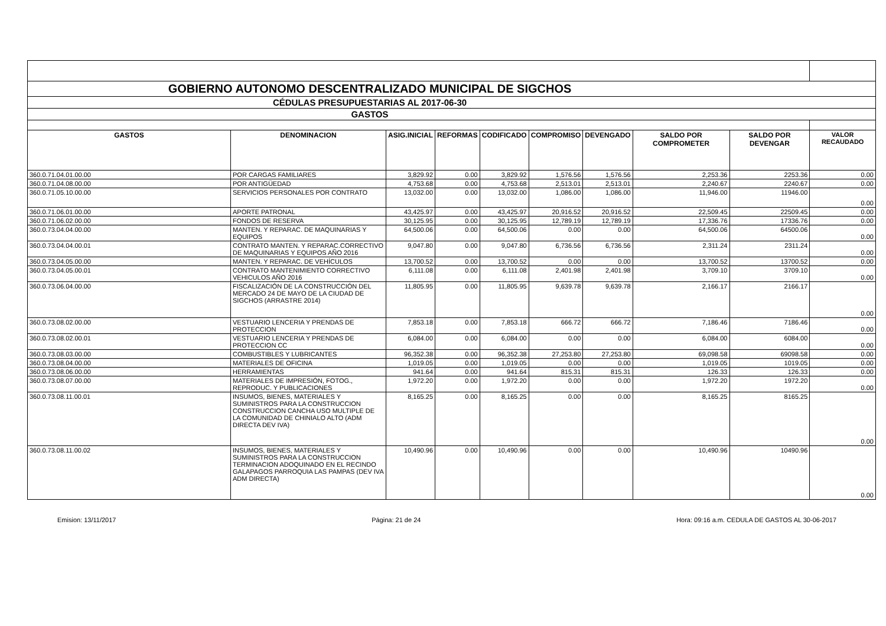| GOBIERNO AUTONOMO DESCENTRALIZADO MUNICIPAL DE SIGCHOS | | | | | | | | | |
| CÉDULAS PRESUPUESTARIAS AL 2017-06-30 | | | | | | | | | |
| GASTOS | | | | | | | | | |
| GASTOS | DENOMINACION | ASIG.INICIAL | REFORMAS | CODIFICADO | COMPROMISO | DEVENGADO | SALDO POR COMPROMETER | SALDO POR DEVENGAR | VALOR RECAUDADO |
| 360.0.71.04.01.00.00 | POR CARGAS FAMILIARES | 3,829.92 | 0.00 | 3,829.92 | 1,576.56 | 1,576.56 | 2,253.36 | 2253.36 | 0.00 |
| 360.0.71.04.08.00.00 | POR ANTIGÜEDAD | 4,753.68 | 0.00 | 4,753.68 | 2,513.01 | 2,513.01 | 2,240.67 | 2240.67 | 0.00 |
| 360.0.71.05.10.00.00 | SERVICIOS PERSONALES POR CONTRATO | 13,032.00 | 0.00 | 13,032.00 | 1,086.00 | 1,086.00 | 11,946.00 | 11946.00 | 0.00 |
| 360.0.71.06.01.00.00 | APORTE PATRONAL | 43,425.97 | 0.00 | 43,425.97 | 20,916.52 | 20,916.52 | 22,509.45 | 22509.45 | 0.00 |
| 360.0.71.06.02.00.00 | FONDOS DE RESERVA | 30,125.95 | 0.00 | 30,125.95 | 12,789.19 | 12,789.19 | 17,336.76 | 17336.76 | 0.00 |
| 360.0.73.04.04.00.00 | MANTEN. Y REPARAC. DE MAQUINARIAS Y EQUIPOS | 64,500.06 | 0.00 | 64,500.06 | 0.00 | 0.00 | 64,500.06 | 64500.06 | 0.00 |
| 360.0.73.04.04.00.01 | CONTRATO MANTEN. Y REPARAC.CORRECTIVO DE MAQUINARIAS Y EQUIPOS AÑO 2016 | 9,047.80 | 0.00 | 9,047.80 | 6,736.56 | 6,736.56 | 2,311.24 | 2311.24 | 0.00 |
| 360.0.73.04.05.00.00 | MANTEN. Y REPARAC. DE VEHÍCULOS | 13,700.52 | 0.00 | 13,700.52 | 0.00 | 0.00 | 13,700.52 | 13700.52 | 0.00 |
| 360.0.73.04.05.00.01 | CONTRATO MANTENIMIENTO CORRECTIVO VEHICULOS AÑO 2016 | 6,111.08 | 0.00 | 6,111.08 | 2,401.98 | 2,401.98 | 3,709.10 | 3709.10 | 0.00 |
| 360.0.73.06.04.00.00 | FISCALIZACIÓN DE LA CONSTRUCCIÓN DEL MERCADO 24 DE MAYO DE LA CIUDAD DE SIGCHOS (ARRASTRE 2014) | 11,805.95 | 0.00 | 11,805.95 | 9,639.78 | 9,639.78 | 2,166.17 | 2166.17 | 0.00 |
| 360.0.73.08.02.00.00 | VESTUARIO LENCERIA Y PRENDAS DE PROTECCION | 7,853.18 | 0.00 | 7,853.18 | 666.72 | 666.72 | 7,186.46 | 7186.46 | 0.00 |
| 360.0.73.08.02.00.01 | VESTUARIO LENCERIA Y PRENDAS DE PROTECCION CC | 6,084.00 | 0.00 | 6,084.00 | 0.00 | 0.00 | 6,084.00 | 6084.00 | 0.00 |
| 360.0.73.08.03.00.00 | COMBUSTIBLES Y LUBRICANTES | 96,352.38 | 0.00 | 96,352.38 | 27,253.80 | 27,253.80 | 69,098.58 | 69098.58 | 0.00 |
| 360.0.73.08.04.00.00 | MATERIALES DE OFICINA | 1,019.05 | 0.00 | 1,019.05 | 0.00 | 0.00 | 1,019.05 | 1019.05 | 0.00 |
| 360.0.73.08.06.00.00 | HERRAMIENTAS | 941.64 | 0.00 | 941.64 | 815.31 | 815.31 | 126.33 | 126.33 | 0.00 |
| 360.0.73.08.07.00.00 | MATERIALES DE IMPRESIÓN, FOTOG., REPRODUC. Y PUBLICACIONES | 1,972.20 | 0.00 | 1,972.20 | 0.00 | 0.00 | 1,972.20 | 1972.20 | 0.00 |
| 360.0.73.08.11.00.01 | INSUMOS, BIENES, MATERIALES Y SUMINISTROS PARA LA CONSTRUCCION CONSTRUCCION CANCHA USO MULTIPLE DE LA COMUNIDAD DE CHINIALO ALTO (ADM DIRECTA DEV IVA) | 8,165.25 | 0.00 | 8,165.25 | 0.00 | 0.00 | 8,165.25 | 8165.25 | 0.00 |
| 360.0.73.08.11.00.02 | INSUMOS, BIENES, MATERIALES Y SUMINISTROS PARA LA CONSTRUCCION TERMINACION ADOQUINADO EN EL RECINDO GALAPAGOS PARROQUIA LAS PAMPAS (DEV IVA ADM DIRECTA) | 10,490.96 | 0.00 | 10,490.96 | 0.00 | 0.00 | 10,490.96 | 10490.96 | 0.00 |
Emision: 13/11/2017 Página: 21 de 24 Hora: 09:16 a.m. CEDULA DE GASTOS AL 30-06-2017